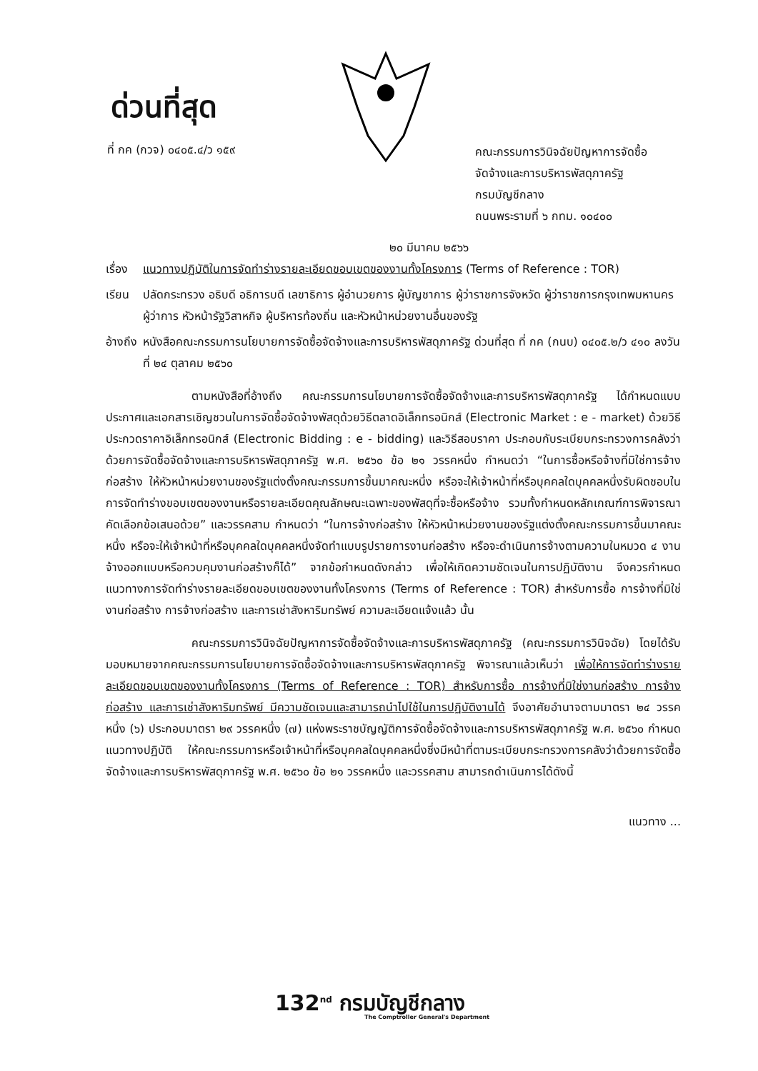ด่วนที่สุด
ที่ กค (กวจ) ๐๔๐๕.๔/ว ๑๕๙
คณะกรรมการวินิจฉัยปัญหาการจัดซื้อ
จัดจ้างและการบริหารพัสดุภาครัฐ
กรมบัญชีกลาง
ถนนพระรามที่ ๖ กทม. ๑๐๔๐๐
๒๐ มีนาคม ๒๕๖๖
เรื่อง
แนวทางปฏิบัติในการจัดทำร่างรายละเอียดขอบเขตของงานทั้งโครงการ (Terms of Reference : TOR)
เรียน ปลัดกระทรวง อธิบดี อธิการบดี เลขาธิการ ผู้อำนวยการ ผู้บัญชาการ ผู้ว่าราชการจังหวัด ผู้ว่าราชการกรุงเทพมหานคร ผู้ว่าการ หัวหน้ารัฐวิสาหกิจ ผู้บริหารท้องถิ่น และหัวหน้าหน่วยงานอื่นของรัฐ
อ้างถึง
หนังสือคณะกรรมการนโยบายการจัดซื้อจัดจ้างและการบริหารพัสดุภาครัฐ ด่วนที่สุด ที่ กค (กนบ) ๐๔๐๕.๒/ว ๔๑๐ ลงวันที่ ๒๔ ตุลาคม ๒๕๖๐
ตามหนังสือที่อ้างถึง คณะกรรมการนโยบายการจัดซื้อจัดจ้างและการบริหารพัสดุภาครัฐ ได้กำหนดแบบประกาศและเอกสารเชิญชวนในการจัดซื้อจัดจ้างพัสดุด้วยวิธีตลาดอิเล็กทรอนิกส์ (Electronic Market : e - market) ด้วยวิธีประกวดราคาอิเล็กทรอนิกส์ (Electronic Bidding : e - bidding) และวิธีสอบราคา ประกอบกับระเบียบกระทรวงการคลังว่าด้วยการจัดซื้อจัดจ้างและการบริหารพัสดุภาครัฐ พ.ศ. ๒๕๖๐ ข้อ ๒๑ วรรคหนึ่ง กำหนดว่า “ในการซื้อหรือจ้างที่มิใช่การจ้างก่อสร้าง ให้หัวหน้าหน่วยงานของรัฐแต่งตั้งคณะกรรมการขึ้นมาคณะหนึ่ง หรือจะให้เจ้าหน้าที่หรือบุคคลใดบุคคลหนึ่งรับผิดชอบในการจัดทำร่างขอบเขตของงานหรือรายละเอียดคุณลักษณะเฉพาะของพัสดุที่จะซื้อหรือจ้าง รวมทั้งกำหนดหลักเกณฑ์การพิจารณาคัดเลือกข้อเสนอด้วย” และวรรคสาม กำหนดว่า “ในการจ้างก่อสร้าง ให้หัวหน้าหน่วยงานของรัฐแต่งตั้งคณะกรรมการขึ้นมาคณะหนึ่ง หรือจะให้เจ้าหน้าที่หรือบุคคลใดบุคคลหนึ่งจัดทำแบบรูปรายการงานก่อสร้าง หรือจะดำเนินการจ้างตามความในหมวด ๔ งานจ้างออกแบบหรือควบคุมงานก่อสร้างก็ได้” จากข้อกำหนดดังกล่าว เพื่อให้เกิดความชัดเจนในการปฏิบัติงาน จึงควรกำหนดแนวทางการจัดทำร่างรายละเอียดขอบเขตของงานทั้งโครงการ (Terms of Reference : TOR) สำหรับการซื้อ การจ้างที่มิใช่งานก่อสร้าง การจ้างก่อสร้าง และการเช่าสังหาริมทรัพย์ ความละเอียดแจ้งแล้ว นั้น
คณะกรรมการวินิจฉัยปัญหาการจัดซื้อจัดจ้างและการบริหารพัสดุภาครัฐ (คณะกรรมการวินิจฉัย) โดยได้รับมอบหมายจากคณะกรรมการนโยบายการจัดซื้อจัดจ้างและการบริหารพัสดุภาครัฐ พิจารณาแล้วเห็นว่า เพื่อให้การจัดทำร่างรายละเอียดขอบเขตของงานทั้งโครงการ (Terms of Reference : TOR) สำหรับการซื้อ การจ้างที่มิใช่งานก่อสร้าง การจ้างก่อสร้าง และการเช่าสังหาริมทรัพย์ มีความชัดเจนและสามารถนำไปใช้ในการปฏิบัติงานได้ จึงอาศัยอำนาจตามมาตรา ๒๔ วรรคหนึ่ง (๖) ประกอบมาตรา ๒๙ วรรคหนึ่ง (๗) แห่งพระราชบัญญัติการจัดซื้อจัดจ้างและการบริหารพัสดุภาครัฐ พ.ศ. ๒๕๖๐ กำหนดแนวทางปฏิบัติ ให้คณะกรรมการหรือเจ้าหน้าที่หรือบุคคลใดบุคคลหนึ่งซึ่งมีหน้าที่ตามระเบียบกระทรวงการคลังว่าด้วยการจัดซื้อจัดจ้างและการบริหารพัสดุภาครัฐ พ.ศ. ๒๕๖๐ ข้อ ๒๑ วรรคหนึ่ง และวรรคสาม สามารถดำเนินการได้ดังนี้
แนวทาง ...
132<sup>nd</sup> กรมบัญชีกลาง
The Comptroller General's Department